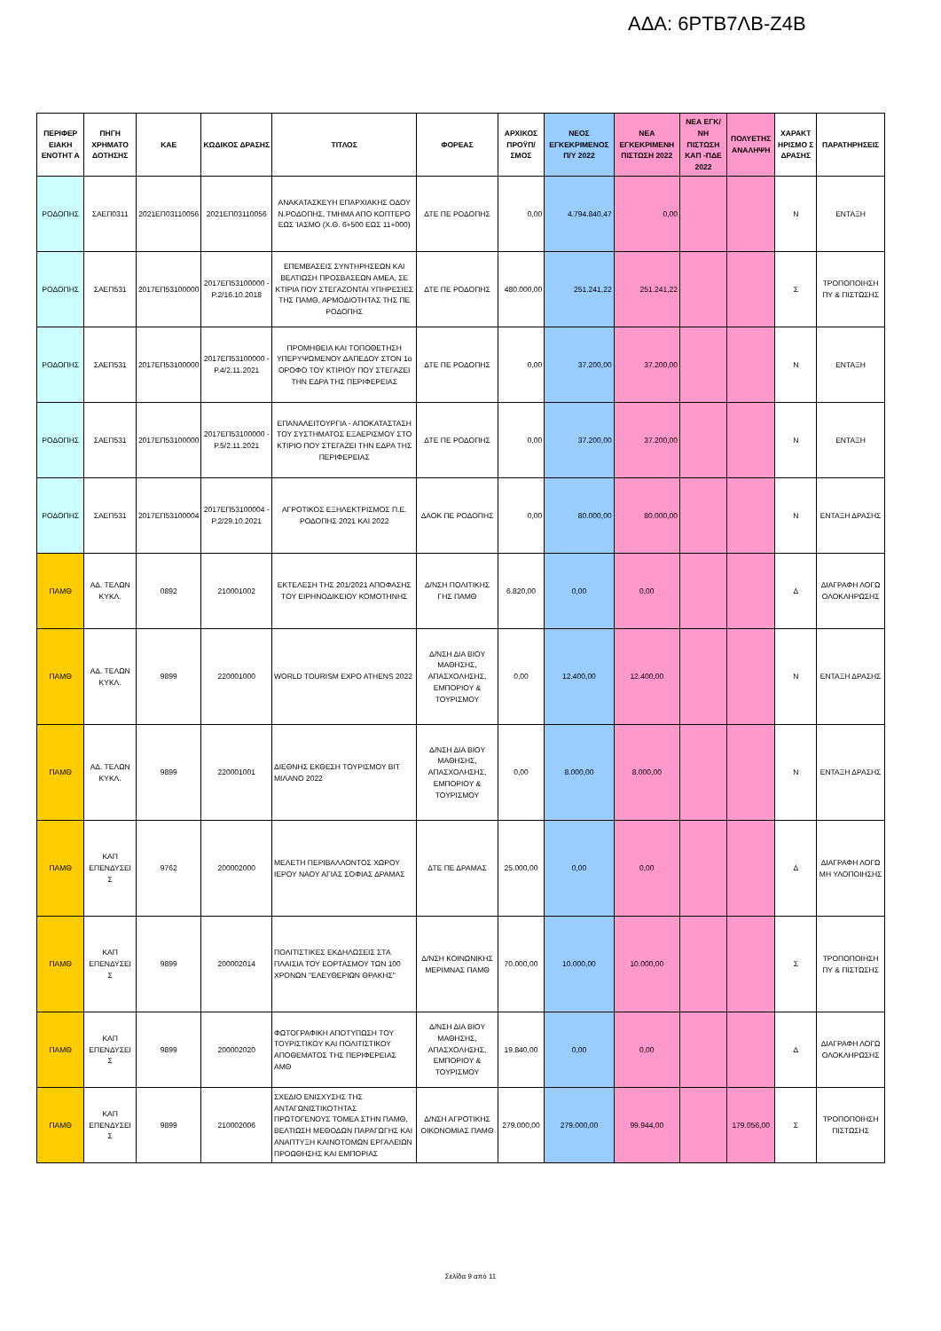ΑΔΑ: 6ΡΤΒ7ΛΒ-Ζ4Β
| ΠΕΡΙΦΕΡ ΕΙΑΚΗ ΕΝΟΤΗΤ Α | ΠΗΓΗ ΧΡΗΜΑΤΟ ΔΟΤΗΣΗΣ | ΚΑΕ | ΚΩΔΙΚΟΣ ΔΡΑΣΗΣ | ΤΙΤΛΟΣ | ΦΟΡΕΑΣ | ΑΡΧΙΚΟΣ ΠΡΟΫΠ/ΣΜΟΣ | ΝΕΟΣ ΕΓΚΕΚΡΙΜΕΝΟΣ Π/Υ 2022 | ΝΕΑ ΕΓΚΕΚΡΙΜΕΝΗ ΠΙΣΤΩΣΗ 2022 | ΝΕΑ ΕΓΚ/ΝΗ ΠΙΣΤΩΣΗ ΚΑΠ -ΠΔΕ 2022 | ΠΟΛΥΕΤΗΣ ΑΝΑΛΗΨΗ | ΧΑΡΑΚΤ ΗΡΙΣΜΟ Σ ΔΡΑΣΗΣ | ΠΑΡΑΤΗΡΗΣΕΙΣ |
| --- | --- | --- | --- | --- | --- | --- | --- | --- | --- | --- | --- | --- |
| ΡΟΔΟΠΗΣ | ΣΑΕΠ0311 | 2021ΕΠ03110056 | 2021ΕΠ03110056 | ΑΝΑΚΑΤΑΣΚΕΥΗ ΕΠΑΡΧΙΑΚΗΣ ΟΔΟΥ Ν.ΡΟΔΟΠΗΣ, ΤΜΗΜΑ ΑΠΟ ΚΟΠΤΕΡΟ ΕΩΣ ΊΑΣΜΟ (Χ.Θ. 6+500 ΕΩΣ 11+000) | ΔΤΕ ΠΕ ΡΟΔΟΠΗΣ | 0,00 | 4.794.840,47 | 0,00 | | | Ν | ΕΝΤΑΞΗ |
| ΡΟΔΟΠΗΣ | ΣΑΕΠ531 | 2017ΕΠ53100000 | 2017ΕΠ53100000 - Ρ.2/16.10.2018 | ΕΠΕΜΒΑΣΕΙΣ ΣΥΝΤΗΡΗΣΕΩΝ ΚΑΙ ΒΕΛΤΙΩΣΗ ΠΡΟΣΒΑΣΕΩΝ ΑΜΕΑ, ΣΕ ΚΤΙΡΙΑ ΠΟΥ ΣΤΕΓΑΖΟΝΤΑΙ ΥΠΗΡΕΣΙΕΣ ΤΗΣ ΠΑΜΘ, ΑΡΜΟΔΙΟΤΗΤΑΣ ΤΗΣ ΠΕ ΡΟΔΟΠΗΣ | ΔΤΕ ΠΕ ΡΟΔΟΠΗΣ | 480.000,00 | 251.241,22 | 251.241,22 | | | Σ | ΤΡΟΠΟΠΟΙΗΣΗ ΠΥ & ΠΙΣΤΩΣΗΣ |
| ΡΟΔΟΠΗΣ | ΣΑΕΠ531 | 2017ΕΠ53100000 | 2017ΕΠ53100000 - Ρ.4/2.11.2021 | ΠΡΟΜΗΘΕΙΑ ΚΑΙ ΤΟΠΟΘΕΤΗΣΗ ΥΠΕΡΥΨΩΜΕΝΟΥ ΔΑΠΕΔΟΥ ΣΤΟΝ 1ο ΟΡΟΦΟ ΤΟΥ ΚΤΙΡΙΟΥ ΠΟΥ ΣΤΕΓΑΖΕΙ ΤΗΝ ΕΔΡΑ ΤΗΣ ΠΕΡΙΦΕΡΕΙΑΣ | ΔΤΕ ΠΕ ΡΟΔΟΠΗΣ | 0,00 | 37.200,00 | 37.200,00 | | | Ν | ΕΝΤΑΞΗ |
| ΡΟΔΟΠΗΣ | ΣΑΕΠ531 | 2017ΕΠ53100000 | 2017ΕΠ53100000 - Ρ.5/2.11.2021 | ΕΠΑΝΑΛΕΙΤΟΥΡΓΙΑ - ΑΠΟΚΑΤΑΣΤΑΣΗ ΤΟΥ ΣΥΣΤΗΜΑΤΟΣ ΕΞΑΕΡΙΣΜΟΥ ΣΤΟ ΚΤΙΡΙΟ ΠΟΥ ΣΤΕΓΑΖΕΙ ΤΗΝ ΕΔΡΑ ΤΗΣ ΠΕΡΙΦΕΡΕΙΑΣ | ΔΤΕ ΠΕ ΡΟΔΟΠΗΣ | 0,00 | 37.200,00 | 37.200,00 | | | Ν | ΕΝΤΑΞΗ |
| ΡΟΔΟΠΗΣ | ΣΑΕΠ531 | 2017ΕΠ53100004 | 2017ΕΠ53100004 - Ρ.2/29.10.2021 | ΑΓΡΟΤΙΚΟΣ ΕΞΗΛΕΚΤΡΙΣΜΟΣ Π.Ε. ΡΟΔΟΠΗΣ 2021 ΚΑΙ 2022 | ΔΑΟΚ ΠΕ ΡΟΔΟΠΗΣ | 0,00 | 80.000,00 | 80.000,00 | | | Ν | ΕΝΤΑΞΗ ΔΡΑΣΗΣ |
| ΠΑΜΘ | ΑΔ. ΤΕΛΩΝ ΚΥΚΛ. | 0892 | 210001002 | ΕΚΤΕΛΕΣΗ ΤΗΣ 201/2021 ΑΠΟΦΑΣΗΣ ΤΟΥ ΕΙΡΗΝΟΔΙΚΕΙΟΥ ΚΟΜΟΤΗΝΗΣ | Δ/ΝΣΗ ΠΟΛΙΤΙΚΗΣ ΓΗΣ ΠΑΜΘ | 6.820,00 | 0,00 | 0,00 | | | Δ | ΔΙΑΓΡΑΦΗ ΛΟΓΩ ΟΛΟΚΛΗΡΩΣΗΣ |
| ΠΑΜΘ | ΑΔ. ΤΕΛΩΝ ΚΥΚΛ. | 9899 | 220001000 | WORLD TOURISM EXPO ATHENS 2022 | Δ/ΝΣΗ ΔΙΑ ΒΙΟΥ ΜΑΘΗΣΗΣ, ΑΠΑΣΧΟΛΗΣΗΣ, ΕΜΠΟΡΙΟΥ & ΤΟΥΡΙΣΜΟΥ | 0,00 | 12.400,00 | 12.400,00 | | | Ν | ΕΝΤΑΞΗ ΔΡΑΣΗΣ |
| ΠΑΜΘ | ΑΔ. ΤΕΛΩΝ ΚΥΚΛ. | 9899 | 220001001 | ΔΙΕΘΝΗΣ ΕΚΘΕΣΗ ΤΟΥΡΙΣΜΟΥ ΒΙΤ ΜΙΛΑΝΟ 2022 | Δ/ΝΣΗ ΔΙΑ ΒΙΟΥ ΜΑΘΗΣΗΣ, ΑΠΑΣΧΟΛΗΣΗΣ, ΕΜΠΟΡΙΟΥ & ΤΟΥΡΙΣΜΟΥ | 0,00 | 8.000,00 | 8.000,00 | | | Ν | ΕΝΤΑΞΗ ΔΡΑΣΗΣ |
| ΠΑΜΘ | ΚΑΠ ΕΠΕΝΔΥΣΕΙ Σ | 9762 | 200002000 | ΜΕΛΕΤΗ ΠΕΡΙΒΑΛΛΟΝΤΟΣ ΧΩΡΟΥ ΙΕΡΟΥ ΝΑΟΥ ΑΓΙΑΣ ΣΟΦΙΑΣ ΔΡΑΜΑΣ | ΔΤΕ ΠΕ ΔΡΑΜΑΣ | 25.000,00 | 0,00 | 0,00 | | | Δ | ΔΙΑΓΡΑΦΗ ΛΟΓΩ ΜΗ ΥΛΟΠΟΙΗΣΗΣ |
| ΠΑΜΘ | ΚΑΠ ΕΠΕΝΔΥΣΕΙ Σ | 9899 | 200002014 | ΠΟΛΙΤΙΣΤΙΚΕΣ ΕΚΔΗΛΩΣΕΙΣ ΣΤΑ ΠΛΑΙΣΙΑ ΤΟΥ ΕΟΡΤΑΣΜΟΥ ΤΩΝ 100 ΧΡΟΝΩΝ "ΕΛΕΥΘΕΡΙΩΝ ΘΡΑΚΗΣ" | Δ/ΝΣΗ ΚΟΙΝΩΝΙΚΗΣ ΜΕΡΙΜΝΑΣ ΠΑΜΘ | 70.000,00 | 10.000,00 | 10.000,00 | | | Σ | ΤΡΟΠΟΠΟΙΗΣΗ ΠΥ & ΠΙΣΤΩΣΗΣ |
| ΠΑΜΘ | ΚΑΠ ΕΠΕΝΔΥΣΕΙ Σ | 9899 | 200002020 | ΦΩΤΟΓΡΑΦΙΚΗ ΑΠΟΤΥΠΩΣΗ ΤΟΥ ΤΟΥΡΙΣΤΙΚΟΥ ΚΑΙ ΠΟΛΙΤΙΣΤΙΚΟΥ ΑΠΟΘΕΜΑΤΟΣ ΤΗΣ ΠΕΡΙΦΕΡΕΙΑΣ ΑΜΘ | Δ/ΝΣΗ ΔΙΑ ΒΙΟΥ ΜΑΘΗΣΗΣ, ΑΠΑΣΧΟΛΗΣΗΣ, ΕΜΠΟΡΙΟΥ & ΤΟΥΡΙΣΜΟΥ | 19.840,00 | 0,00 | 0,00 | | | Δ | ΔΙΑΓΡΑΦΗ ΛΟΓΩ ΟΛΟΚΛΗΡΩΣΗΣ |
| ΠΑΜΘ | ΚΑΠ ΕΠΕΝΔΥΣΕΙ Σ | 9899 | 210002006 | ΣΧΕΔΙΟ ΕΝΙΣΧΥΣΗΣ ΤΗΣ ΑΝΤΑΓΩΝΙΣΤΙΚΟΤΗΤΑΣ ΠΡΩΤΟΓΕΝΟΥΣ ΤΟΜΕΑ ΣΤΗΝ ΠΑΜΘ, ΒΕΛΤΙΩΣΗ ΜΕΘΟΔΩΝ ΠΑΡΑΓΩΓΗΣ ΚΑΙ ΑΝΑΠΤΥΞΗ ΚΑΙΝΟΤΟΜΩΝ ΕΡΓΑΛΕΙΩΝ ΠΡΟΩΘΗΣΗΣ ΚΑΙ ΕΜΠΟΡΙΑΣ | Δ/ΝΣΗ ΑΓΡΟΤΙΚΗΣ ΟΙΚΟΝΟΜΙΑΣ ΠΑΜΘ | 279.000,00 | 279.000,00 | 99.944,00 | | 179.056,00 | Σ | ΤΡΟΠΟΠΟΙΗΣΗ ΠΙΣΤΩΣΗΣ |
Σελίδα 9 από 11